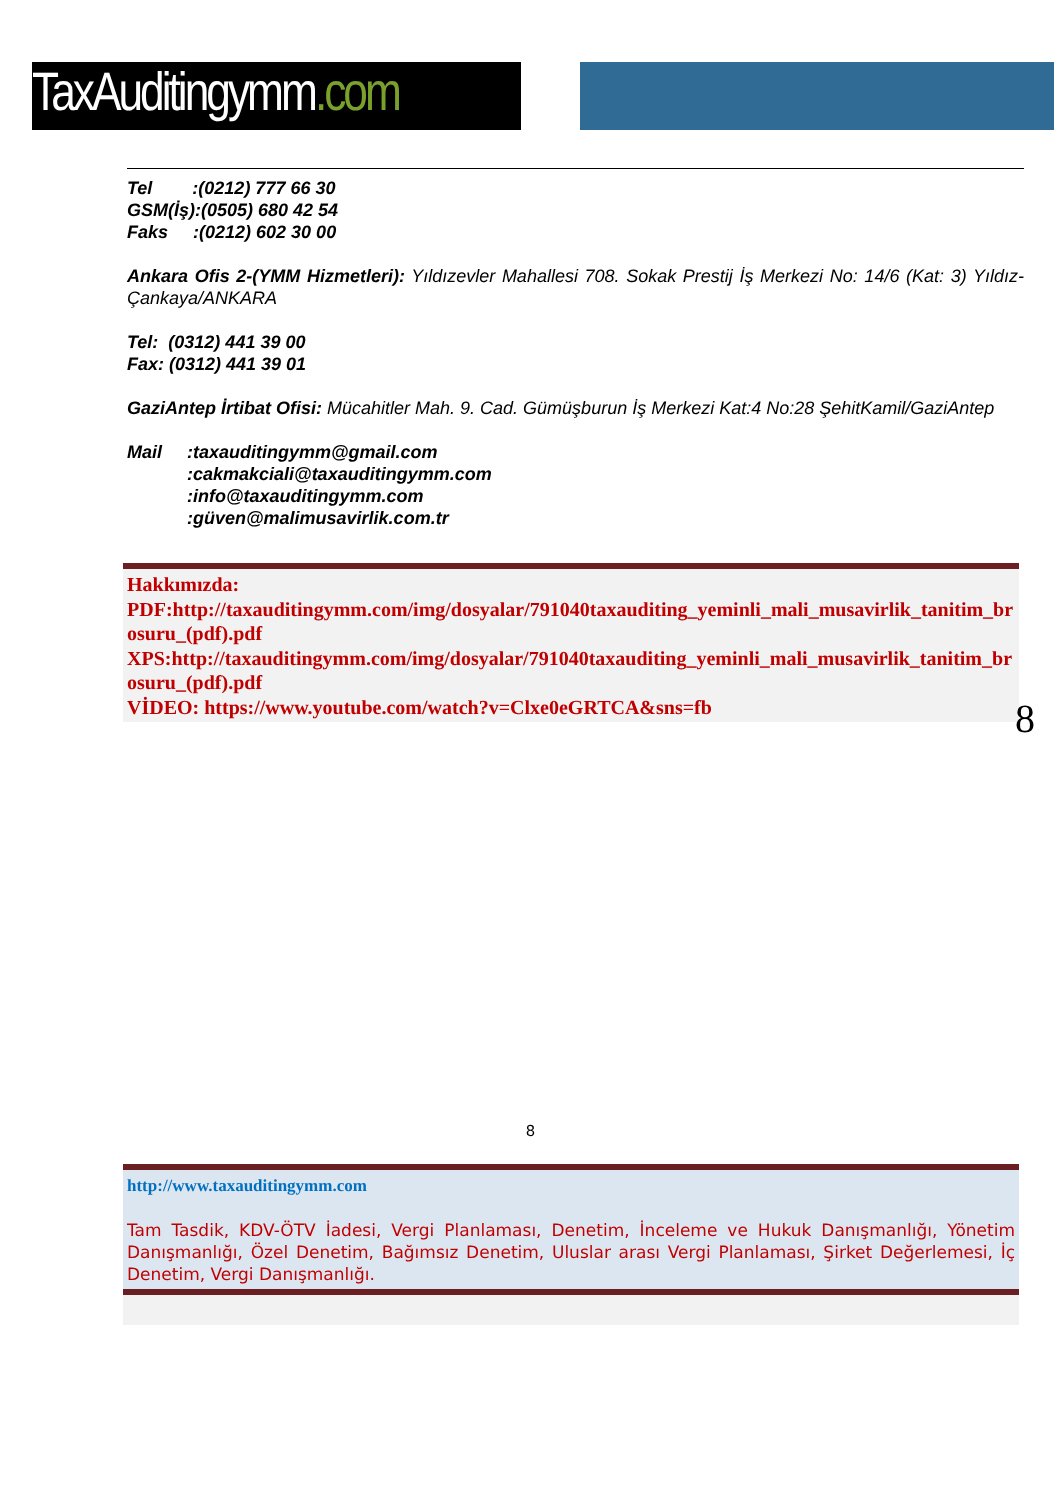TaxAuditingymm.com
Tel :(0212) 777 66 30
GSM(İş):(0505) 680 42 54
Faks :(0212) 602 30 00
Ankara Ofis 2-(YMM Hizmetleri): Yıldızevler Mahallesi 708. Sokak Prestij İş Merkezi No: 14/6 (Kat: 3) Yıldız-Çankaya/ANKARA
Tel: (0312) 441 39 00
Fax: (0312) 441 39 01
GaziAntep İrtibat Ofisi: Mücahitler Mah. 9. Cad. Gümüşburun İş Merkezi Kat:4 No:28 ŞehitKamil/GaziAntep
Mail :taxauditingymm@gmail.com
:cakmakciali@taxauditingymm.com
:info@taxauditingymm.com
:güven@malimusavirlik.com.tr
Hakkımızda:
PDF:http://taxauditingymm.com/img/dosyalar/791040taxauditing_yeminli_mali_musavirlik_tanitim_brosuru_(pdf).pdf
XPS:http://taxauditingymm.com/img/dosyalar/791040taxauditing_yeminli_mali_musavirlik_tanitim_brosuru_(pdf).pdf
VİDEO: https://www.youtube.com/watch?v=Clxe0eGRTCA&sns=fb
8
8
http://www.taxauditingymm.com
Tam Tasdik, KDV-ÖTV İadesi, Vergi Planlaması, Denetim, İnceleme ve Hukuk Danışmanlığı, Yönetim Danışmanlığı, Özel Denetim, Bağımsız Denetim, Uluslar arası Vergi Planlaması, Şirket Değerlemesi, İç Denetim, Vergi Danışmanlığı.